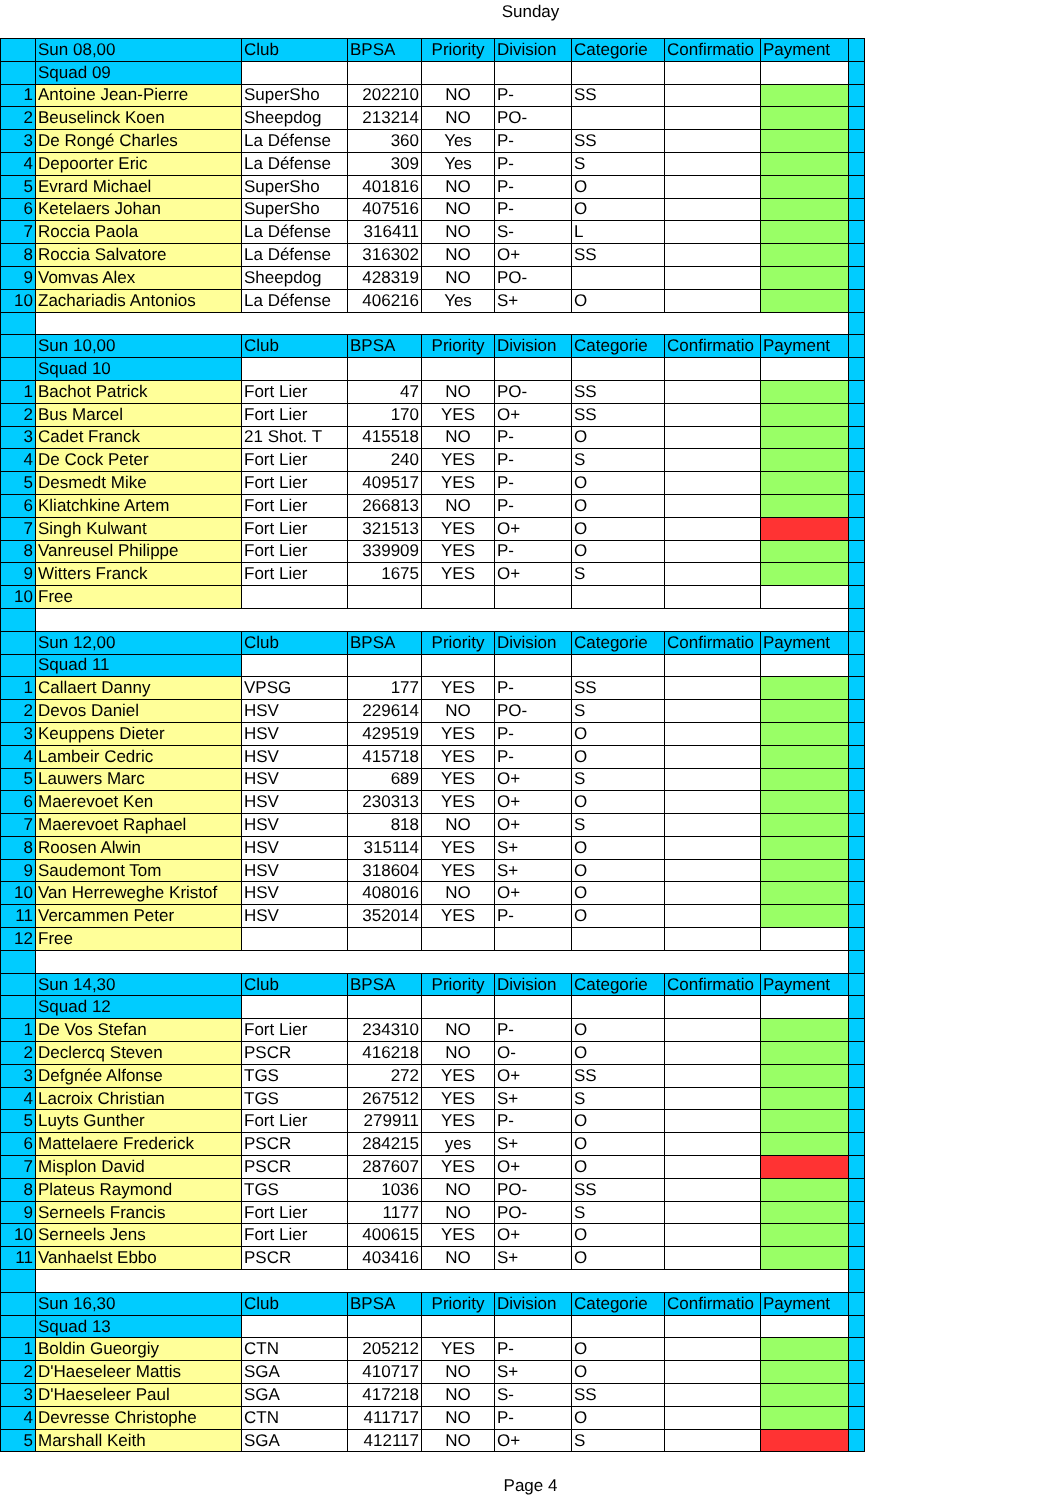Sunday
| | Sun 08,00 | Club | BPSA | Priority | Division | Categorie | Confirmatio | Payment | |
| | Squad 09 | | | | | | | | |
| 1 | Antoine Jean-Pierre | SuperSho | 202210 | NO | P- | SS | | | |
| 2 | Beuselinck Koen | Sheepdog | 213214 | NO | PO- | | | | |
| 3 | De Rongé Charles | La Défense | 360 | Yes | P- | SS | | | |
| 4 | Depoorter Eric | La Défense | 309 | Yes | P- | S | | | |
| 5 | Evrard Michael | SuperSho | 401816 | NO | P- | O | | | |
| 6 | Ketelaers Johan | SuperSho | 407516 | NO | P- | O | | | |
| 7 | Roccia Paola | La Défense | 316411 | NO | S- | L | | | |
| 8 | Roccia Salvatore | La Défense | 316302 | NO | O+ | SS | | | |
| 9 | Vomvas Alex | Sheepdog | 428319 | NO | PO- | | | | |
| 10 | Zachariadis Antonios | La Défense | 406216 | Yes | S+ | O | | | |
| | Sun 10,00 | Club | BPSA | Priority | Division | Categorie | Confirmatio | Payment | |
| | Squad 10 | | | | | | | | |
| 1 | Bachot Patrick | Fort Lier | 47 | NO | PO- | SS | | | |
| 2 | Bus Marcel | Fort Lier | 170 | YES | O+ | SS | | | |
| 3 | Cadet Franck | 21 Shot. T | 415518 | NO | P- | O | | | |
| 4 | De Cock Peter | Fort Lier | 240 | YES | P- | S | | | |
| 5 | Desmedt Mike | Fort Lier | 409517 | YES | P- | O | | | |
| 6 | Kliatchkine Artem | Fort Lier | 266813 | NO | P- | O | | | |
| 7 | Singh Kulwant | Fort Lier | 321513 | YES | O+ | O | | | |
| 8 | Vanreusel Philippe | Fort Lier | 339909 | YES | P- | O | | | |
| 9 | Witters Franck | Fort Lier | 1675 | YES | O+ | S | | | |
| 10 | Free | | | | | | | | |
| | Sun 12,00 | Club | BPSA | Priority | Division | Categorie | Confirmatio | Payment | |
| | Squad 11 | | | | | | | | |
| 1 | Callaert Danny | VPSG | 177 | YES | P- | SS | | | |
| 2 | Devos Daniel | HSV | 229614 | NO | PO- | S | | | |
| 3 | Keuppens Dieter | HSV | 429519 | YES | P- | O | | | |
| 4 | Lambeir Cedric | HSV | 415718 | YES | P- | O | | | |
| 5 | Lauwers Marc | HSV | 689 | YES | O+ | S | | | |
| 6 | Maerevoet Ken | HSV | 230313 | YES | O+ | O | | | |
| 7 | Maerevoet Raphael | HSV | 818 | NO | O+ | S | | | |
| 8 | Roosen Alwin | HSV | 315114 | YES | S+ | O | | | |
| 9 | Saudemont Tom | HSV | 318604 | YES | S+ | O | | | |
| 10 | Van Herreweghe Kristof | HSV | 408016 | NO | O+ | O | | | |
| 11 | Vercammen Peter | HSV | 352014 | YES | P- | O | | | |
| 12 | Free | | | | | | | | |
| | Sun 14,30 | Club | BPSA | Priority | Division | Categorie | Confirmatio | Payment | |
| | Squad 12 | | | | | | | | |
| 1 | De Vos Stefan | Fort Lier | 234310 | NO | P- | O | | | |
| 2 | Declercq Steven | PSCR | 416218 | NO | O- | O | | | |
| 3 | Defgnée Alfonse | TGS | 272 | YES | O+ | SS | | | |
| 4 | Lacroix Christian | TGS | 267512 | YES | S+ | S | | | |
| 5 | Luyts Gunther | Fort Lier | 279911 | YES | P- | O | | | |
| 6 | Mattelaere Frederick | PSCR | 284215 | yes | S+ | O | | | |
| 7 | Misplon David | PSCR | 287607 | YES | O+ | O | | | |
| 8 | Plateus Raymond | TGS | 1036 | NO | PO- | SS | | | |
| 9 | Serneels Francis | Fort Lier | 1177 | NO | PO- | S | | | |
| 10 | Serneels Jens | Fort Lier | 400615 | YES | O+ | O | | | |
| 11 | Vanhaelst Ebbo | PSCR | 403416 | NO | S+ | O | | | |
| | Sun 16,30 | Club | BPSA | Priority | Division | Categorie | Confirmatio | Payment | |
| | Squad 13 | | | | | | | | |
| 1 | Boldin Gueorgiy | CTN | 205212 | YES | P- | O | | | |
| 2 | D'Haeseleer Mattis | SGA | 410717 | NO | S+ | O | | | |
| 3 | D'Haeseleer Paul | SGA | 417218 | NO | S- | SS | | | |
| 4 | Devresse Christophe | CTN | 411717 | NO | P- | O | | | |
| 5 | Marshall Keith | SGA | 412117 | NO | O+ | S | | | |
Page 4